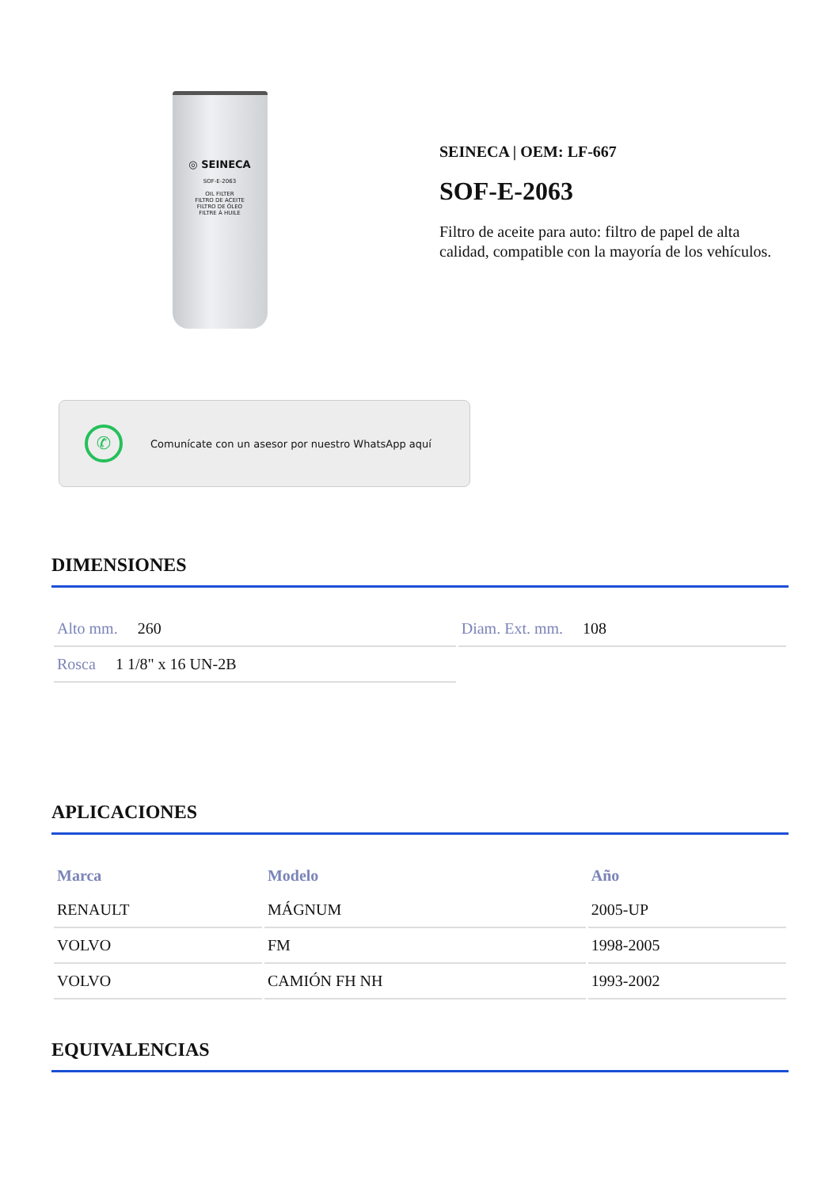◎ SEINECA
SOF-E-2063
OIL FILTER
FILTRO DE ACEITE
FILTRO DE ÓLEO
FILTRE À HUILE
SEINECA | OEM: LF-667
SOF-E-2063
Filtro de aceite para auto: filtro de papel de alta calidad, compatible con la mayoría de los vehículos.
✆
Comunícate con un asesor por nuestro WhatsApp aquí
DIMENSIONES
| Alto mm. 260 | Diam. Ext. mm. 108 |
| Rosca 1 1/8" x 16 UN-2B | |
APLICACIONES
| Marca | Modelo | Año |
| --- | --- | --- |
| RENAULT | MÁGNUM | 2005-UP |
| VOLVO | FM | 1998-2005 |
| VOLVO | CAMIÓN FH NH | 1993-2002 |
EQUIVALENCIAS